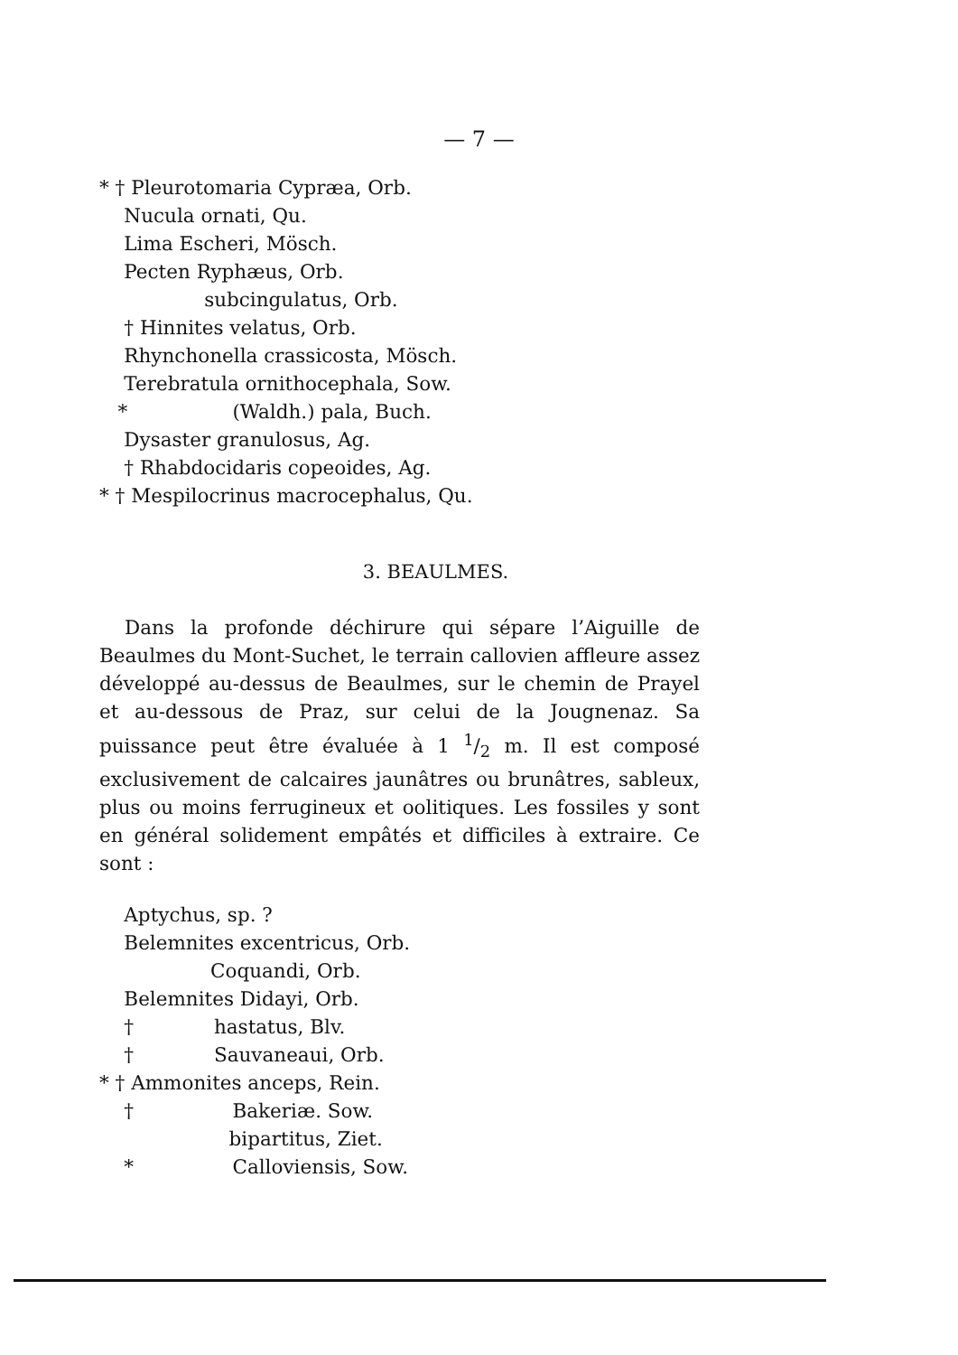— 7 —
* † Pleurotomaria Cypræa, Orb.
Nucula ornati, Qu.
Lima Escheri, Mösch.
Pecten Ryphæus, Orb.
subcingulatus, Orb.
† Hinnites velatus, Orb.
Rhynchonella crassicosta, Mösch.
Terebratula ornithocephala, Sow.
* (Waldh.) pala, Buch.
Dysaster granulosus, Ag.
† Rhabdocidaris copeoides, Ag.
* † Mespilocrinus macrocephalus, Qu.
3. BEAULMES.
Dans la profonde déchirure qui sépare l’Aiguille de Beaulmes du Mont-Suchet, le terrain callovien affleure assez développé au-dessus de Beaulmes, sur le chemin de Prayel et au-dessous de Praz, sur celui de la Jougnenaz. Sa puissance peut être évaluée à 1 1/2 m. Il est composé exclusivement de calcaires jaunâtres ou brunâtres, sableux, plus ou moins ferrugineux et oolitiques. Les fossiles y sont en général solidement empâtés et difficiles à extraire. Ce sont :
Aptychus, sp. ?
Belemnites excentricus, Orb.
Coquandi, Orb.
Belemnites Didayi, Orb.
† hastatus, Blv.
† Sauvaneaui, Orb.
* † Ammonites anceps, Rein.
† Bakeriæ. Sow.
bipartitus, Ziet.
* Calloviensis, Sow.